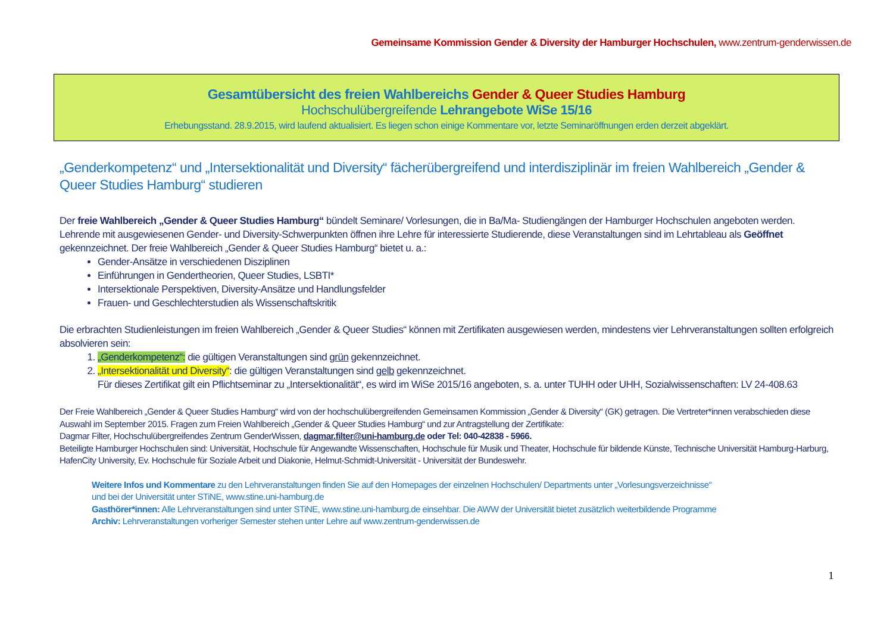Gemeinsame Kommission Gender & Diversity der Hamburger Hochschulen, www.zentrum-genderwissen.de
Gesamtübersicht des freien Wahlbereichs Gender & Queer Studies Hamburg
Hochschulübergreifende Lehrangebote WiSe 15/16
Erhebungsstand. 28.9.2015, wird laufend aktualisiert. Es liegen schon einige Kommentare vor, letzte Seminaröffnungen erden derzeit abgeklärt.
„Genderkompetenz“ und „Intersektionalität und Diversity“ fächerübergreifend und interdisziplinär im freien Wahlbereich „Gender & Queer Studies Hamburg“ studieren
Der freie Wahlbereich „Gender & Queer Studies Hamburg“ bündelt Seminare/ Vorlesungen, die in Ba/Ma- Studiengängen der Hamburger Hochschulen angeboten werden. Lehrende mit ausgewiesenen Gender- und Diversity-Schwerpunkten öffnen ihre Lehre für interessierte Studierende, diese Veranstaltungen sind im Lehrtableau als Geöffnet gekennzeichnet. Der freie Wahlbereich „Gender & Queer Studies Hamburg“ bietet u. a.:
Gender-Ansätze in verschiedenen Disziplinen
Einführungen in Gendertheorien, Queer Studies, LSBTI*
Intersektionale Perspektiven, Diversity-Ansätze und Handlungsfelder
Frauen- und Geschlechterstudien als Wissenschaftskritik
Die erbrachten Studienleistungen im freien Wahlbereich „Gender & Queer Studies“ können mit Zertifikaten ausgewiesen werden, mindestens vier Lehrveranstaltungen sollten erfolgreich absolvieren sein:
1. „Genderkompetenz“: die gültigen Veranstaltungen sind grün gekennzeichnet.
2. „Intersektionalität und Diversity“: die gültigen Veranstaltungen sind gelb gekennzeichnet.
Für dieses Zertifikat gilt ein Pflichtseminar zu „Intersektionalität“, es wird im WiSe 2015/16 angeboten, s. a. unter TUHH oder UHH, Sozialwissenschaften: LV 24-408.63
Der Freie Wahlbereich „Gender & Queer Studies Hamburg“ wird von der hochschulübergreifenden Gemeinsamen Kommission „Gender & Diversity“ (GK) getragen. Die Vertreter*innen verabschieden diese Auswahl im September 2015. Fragen zum Freien Wahlbereich „Gender & Queer Studies Hamburg“ und zur Antragstellung der Zertifikate:
Dagmar Filter, Hochschulübergreifendes Zentrum GenderWissen, dagmar.filter@uni-hamburg.de oder Tel: 040-42838 - 5966.
Beteiligte Hamburger Hochschulen sind: Universität, Hochschule für Angewandte Wissenschaften, Hochschule für Musik und Theater, Hochschule für bildende Künste, Technische Universität Hamburg-Harburg, HafenCity University, Ev. Hochschule für Soziale Arbeit und Diakonie, Helmut-Schmidt-Universität - Universität der Bundeswehr.
Weitere Infos und Kommentare zu den Lehrveranstaltungen finden Sie auf den Homepages der einzelnen Hochschulen/ Departments unter „Vorlesungsverzeichnisse“
und bei der Universität unter STiNE, www.stine.uni-hamburg.de
Gasthörer*innen: Alle Lehrveranstaltungen sind unter STiNE, www.stine.uni-hamburg.de einsehbar. Die AWW der Universität bietet zusätzlich weiterbildende Programme
Archiv: Lehrveranstaltungen vorheriger Semester stehen unter Lehre auf www.zentrum-genderwissen.de
1